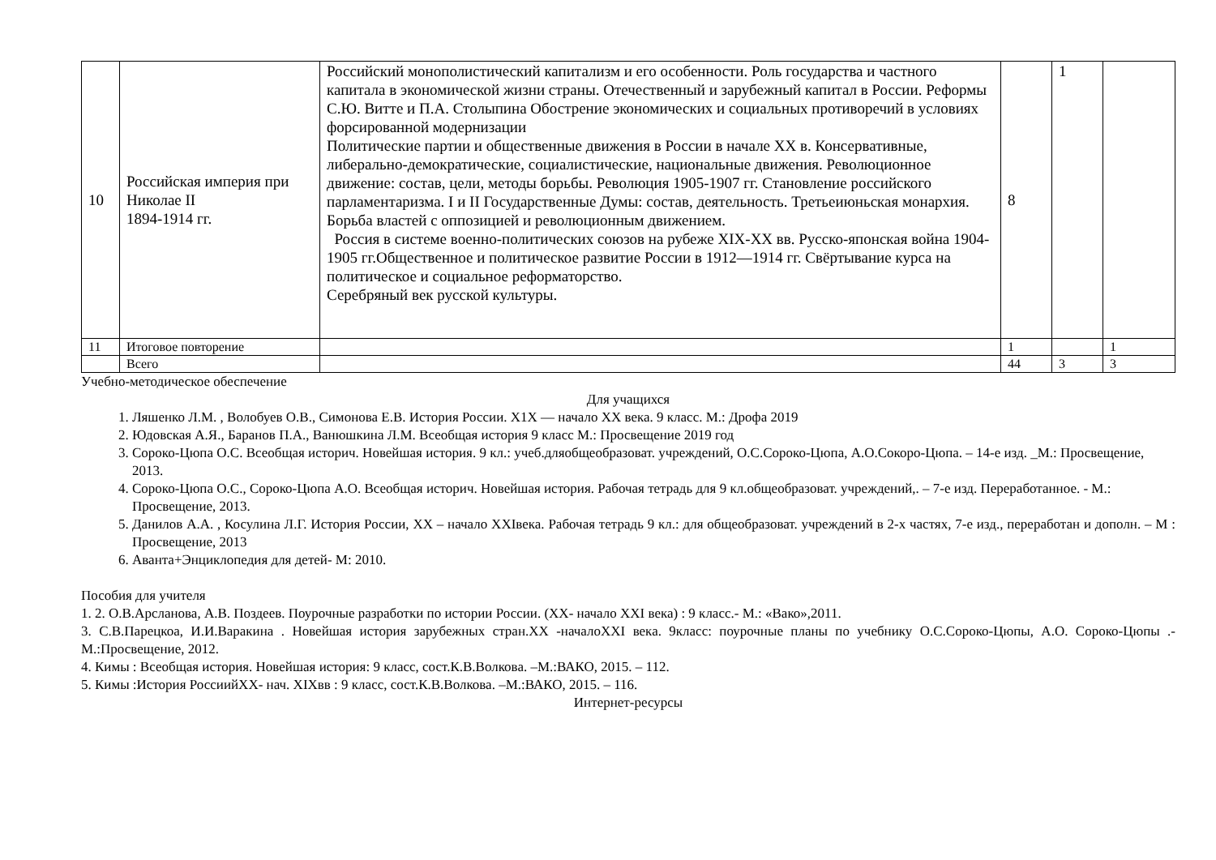| 10 | Российская империя при Николае II 1894-1914 гг. | Российский монополистический капитализм и его особенности. Роль государства и частного капитала в экономической жизни страны. Отечественный и зарубежный капитал в России. Реформы С.Ю. Витте и П.А. Столыпина Обострение экономических и социальных противоречий в условиях форсированной модернизации Политические партии и общественные движения в России в начале XX в. Консервативные, либерально-демократические, социалистические, национальные движения. Революционное движение: состав, цели, методы борьбы. Революция 1905-1907 гг. Становление российского парламентаризма. I и II Государственные Думы: состав, деятельность. Третьеиюньская монархия. Борьба властей с оппозицией и революционным движением. Россия в системе военно-политических союзов на рубеже XIX-XX вв. Русско-японская война 1904-1905 гг.Общественное и политическое развитие России в 1912—1914 гг. Свёртывание курса на политическое и социальное реформаторство. Серебряный век русской культуры. | 8 | 1 | |
| 11 | Итоговое повторение | | 1 | | 1 |
| | Всего | | 44 | 3 | 3 |
Учебно-методическое обеспечение
Для учащихся
1. Ляшенко Л.М. , Волобуев О.В., Симонова Е.В. История России. Х1Х — начало ХХ века. 9 класс. М.: Дрофа 2019
2. Юдовская А.Я., Баранов П.А., Ванюшкина Л.М. Всеобщая история 9 класс М.: Просвещение 2019 год
3. Сороко-Цюпа О.С. Всеобщая историч. Новейшая история. 9 кл.: учеб.дляобщеобразоват. учреждений, О.С.Сороко-Цюпа, А.О.Сокоро-Цюпа. – 14-е изд. _М.: Просвещение, 2013.
4. Сороко-Цюпа О.С., Сороко-Цюпа А.О. Всеобщая историч. Новейшая история. Рабочая тетрадь для 9 кл.общеобразоват. учреждений,. – 7-е изд. Переработанное. - М.: Просвещение, 2013.
5. Данилов А.А. , Косулина Л.Г. История России, ХХ – начало XXIвека. Рабочая тетрадь 9 кл.: для общеобразоват. учреждений в 2-х частях, 7-е изд., переработан и дополн. – М : Просвещение, 2013
6. Аванта+Энциклопедия для детей- М: 2010.
Пособия для учителя
1. 2. О.В.Арсланова, А.В. Поздеев. Поурочные разработки по истории России. (XX- начало XXI века) : 9 класс.- М.: «Вако»,2011.
3. С.В.Парецкоа, И.И.Варакина . Новейшая история зарубежных стран.XX -началоXXI века. 9класс: поурочные планы по учебнику О.С.Сороко-Цюпы, А.О. Сороко-Цюпы .- М.:Просвещение, 2012.
4. Кимы : Всеобщая история. Новейшая история: 9 класс, сост.К.В.Волкова. –М.:ВАКО, 2015. – 112.
5. Кимы :История РоссиийXX- нач. XIXвв : 9 класс, сост.К.В.Волкова. –М.:ВАКО, 2015. – 116.
Интернет-ресурсы